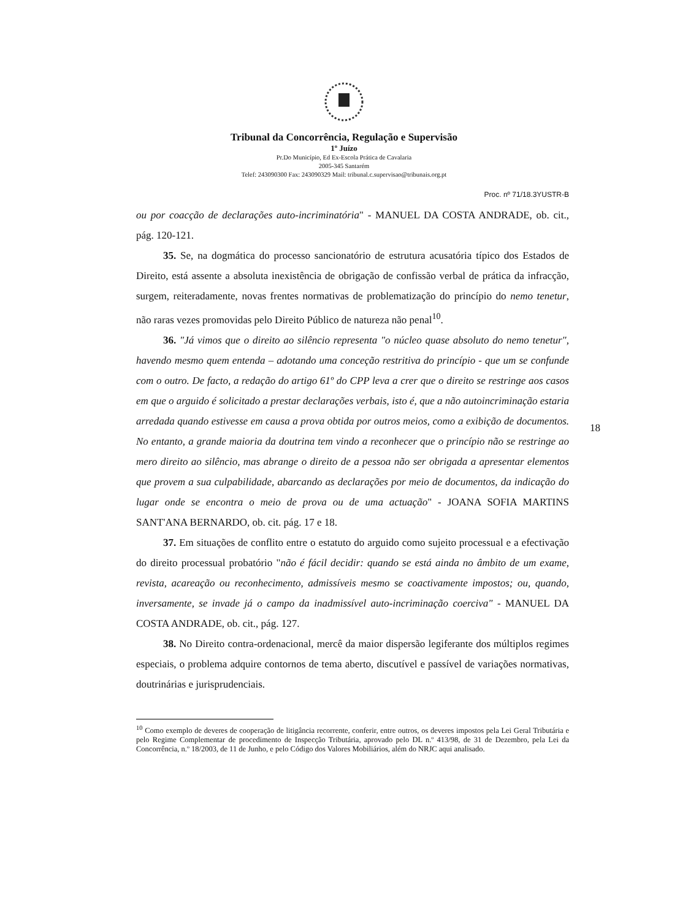Tribunal da Concorrência, Regulação e Supervisão
1º Juízo
Pr.Do Município, Ed Ex-Escola Prática de Cavalaria
2005-345 Santarém
Telef: 243090300 Fax: 243090329 Mail: tribunal.c.supervisao@tribunais.org.pt
Proc. nº 71/18.3YUSTR-B
ou por coacção de declarações auto-incriminatória" - MANUEL DA COSTA ANDRADE, ob. cit., pág. 120-121.
35. Se, na dogmática do processo sancionatório de estrutura acusatória típico dos Estados de Direito, está assente a absoluta inexistência de obrigação de confissão verbal de prática da infracção, surgem, reiteradamente, novas frentes normativas de problematização do princípio do nemo tenetur, não raras vezes promovidas pelo Direito Público de natureza não penal<sup>10</sup>.
36. "Já vimos que o direito ao silêncio representa "o núcleo quase absoluto do nemo tenetur", havendo mesmo quem entenda – adotando uma conceção restritiva do princípio - que um se confunde com o outro. De facto, a redação do artigo 61º do CPP leva a crer que o direito se restringe aos casos em que o arguido é solicitado a prestar declarações verbais, isto é, que a não autoincriminação estaria arredada quando estivesse em causa a prova obtida por outros meios, como a exibição de documentos. No entanto, a grande maioria da doutrina tem vindo a reconhecer que o princípio não se restringe ao mero direito ao silêncio, mas abrange o direito de a pessoa não ser obrigada a apresentar elementos que provem a sua culpabilidade, abarcando as declarações por meio de documentos, da indicação do lugar onde se encontra o meio de prova ou de uma actuação" - JOANA SOFIA MARTINS SANT'ANA BERNARDO, ob. cit. pág. 17 e 18.
37. Em situações de conflito entre o estatuto do arguido como sujeito processual e a efectivação do direito processual probatório "não é fácil decidir: quando se está ainda no âmbito de um exame, revista, acareação ou reconhecimento, admissíveis mesmo se coactivamente impostos; ou, quando, inversamente, se invade já o campo da inadmissível auto-incriminação coerciva" - MANUEL DA COSTA ANDRADE, ob. cit., pág. 127.
38. No Direito contra-ordenacional, mercê da maior dispersão legiferante dos múltiplos regimes especiais, o problema adquire contornos de tema aberto, discutível e passível de variações normativas, doutrinárias e jurisprudenciais.
18
<sup>10</sup> Como exemplo de deveres de cooperação de litigância recorrente, conferir, entre outros, os deveres impostos pela Lei Geral Tributária e pelo Regime Complementar de procedimento de Inspecção Tributária, aprovado pelo DL n.º 413/98, de 31 de Dezembro, pela Lei da Concorrência, n.º 18/2003, de 11 de Junho, e pelo Código dos Valores Mobiliários, além do NRJC aqui analisado.